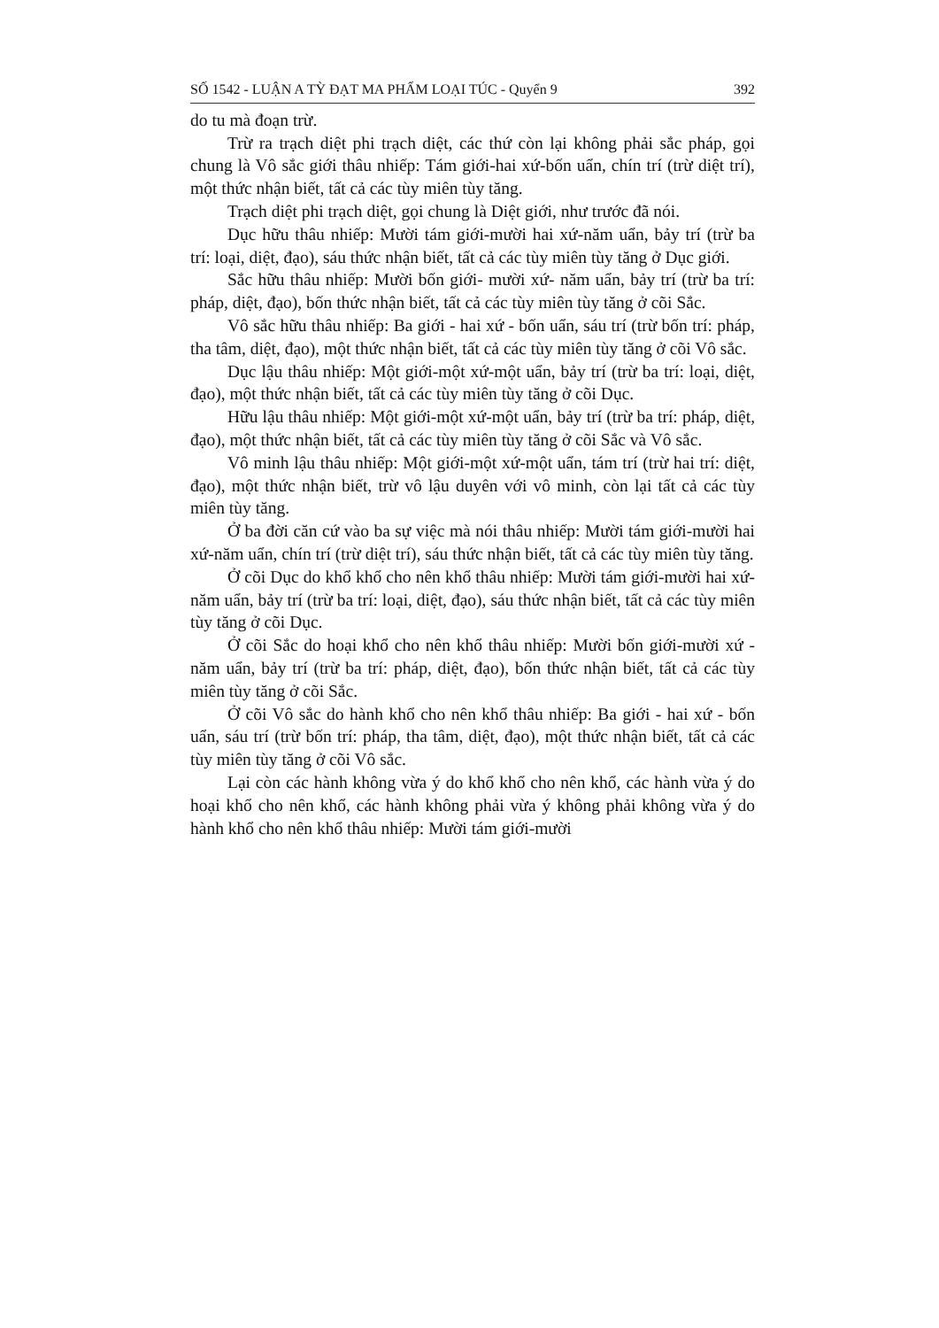SỐ 1542 - LUẬN A TỲ ĐẠT MA PHẨM LOẠI TÚC - Quyển 9 392
do tu mà đoạn trừ.
Trừ ra trạch diệt phi trạch diệt, các thứ còn lại không phải sắc pháp, gọi chung là Vô sắc giới thâu nhiếp: Tám giới-hai xứ-bốn uẩn, chín trí (trừ diệt trí), một thức nhận biết, tất cả các tùy miên tùy tăng.
Trạch diệt phi trạch diệt, gọi chung là Diệt giới, như trước đã nói.
Dục hữu thâu nhiếp: Mười tám giới-mười hai xứ-năm uẩn, bảy trí (trừ ba trí: loại, diệt, đạo), sáu thức nhận biết, tất cả các tùy miên tùy tăng ở Dục giới.
Sắc hữu thâu nhiếp: Mười bốn giới- mười xứ- năm uẩn, bảy trí (trừ ba trí: pháp, diệt, đạo), bốn thức nhận biết, tất cả các tùy miên tùy tăng ở cõi Sắc.
Vô sắc hữu thâu nhiếp: Ba giới - hai xứ - bốn uẩn, sáu trí (trừ bốn trí: pháp, tha tâm, diệt, đạo), một thức nhận biết, tất cả các tùy miên tùy tăng ở cõi Vô sắc.
Dục lậu thâu nhiếp: Một giới-một xứ-một uẩn, bảy trí (trừ ba trí: loại, diệt, đạo), một thức nhận biết, tất cả các tùy miên tùy tăng ở cõi Dục.
Hữu lậu thâu nhiếp: Một giới-một xứ-một uẩn, bảy trí (trừ ba trí: pháp, diệt, đạo), một thức nhận biết, tất cả các tùy miên tùy tăng ở cõi Sắc và Vô sắc.
Vô minh lậu thâu nhiếp: Một giới-một xứ-một uẩn, tám trí (trừ hai trí: diệt, đạo), một thức nhận biết, trừ vô lậu duyên với vô minh, còn lại tất cả các tùy miên tùy tăng.
Ở ba đời căn cứ vào ba sự việc mà nói thâu nhiếp: Mười tám giới-mười hai xứ-năm uẩn, chín trí (trừ diệt trí), sáu thức nhận biết, tất cả các tùy miên tùy tăng.
Ở cõi Dục do khổ khổ cho nên khổ thâu nhiếp: Mười tám giới-mười hai xứ-năm uẩn, bảy trí (trừ ba trí: loại, diệt, đạo), sáu thức nhận biết, tất cả các tùy miên tùy tăng ở cõi Dục.
Ở cõi Sắc do hoại khổ cho nên khổ thâu nhiếp: Mười bốn giới-mười xứ - năm uẩn, bảy trí (trừ ba trí: pháp, diệt, đạo), bốn thức nhận biết, tất cả các tùy miên tùy tăng ở cõi Sắc.
Ở cõi Vô sắc do hành khổ cho nên khổ thâu nhiếp: Ba giới - hai xứ - bốn uẩn, sáu trí (trừ bốn trí: pháp, tha tâm, diệt, đạo), một thức nhận biết, tất cả các tùy miên tùy tăng ở cõi Vô sắc.
Lại còn các hành không vừa ý do khổ khổ cho nên khổ, các hành vừa ý do hoại khổ cho nên khổ, các hành không phải vừa ý không phải không vừa ý do hành khổ cho nên khổ thâu nhiếp: Mười tám giới-mười